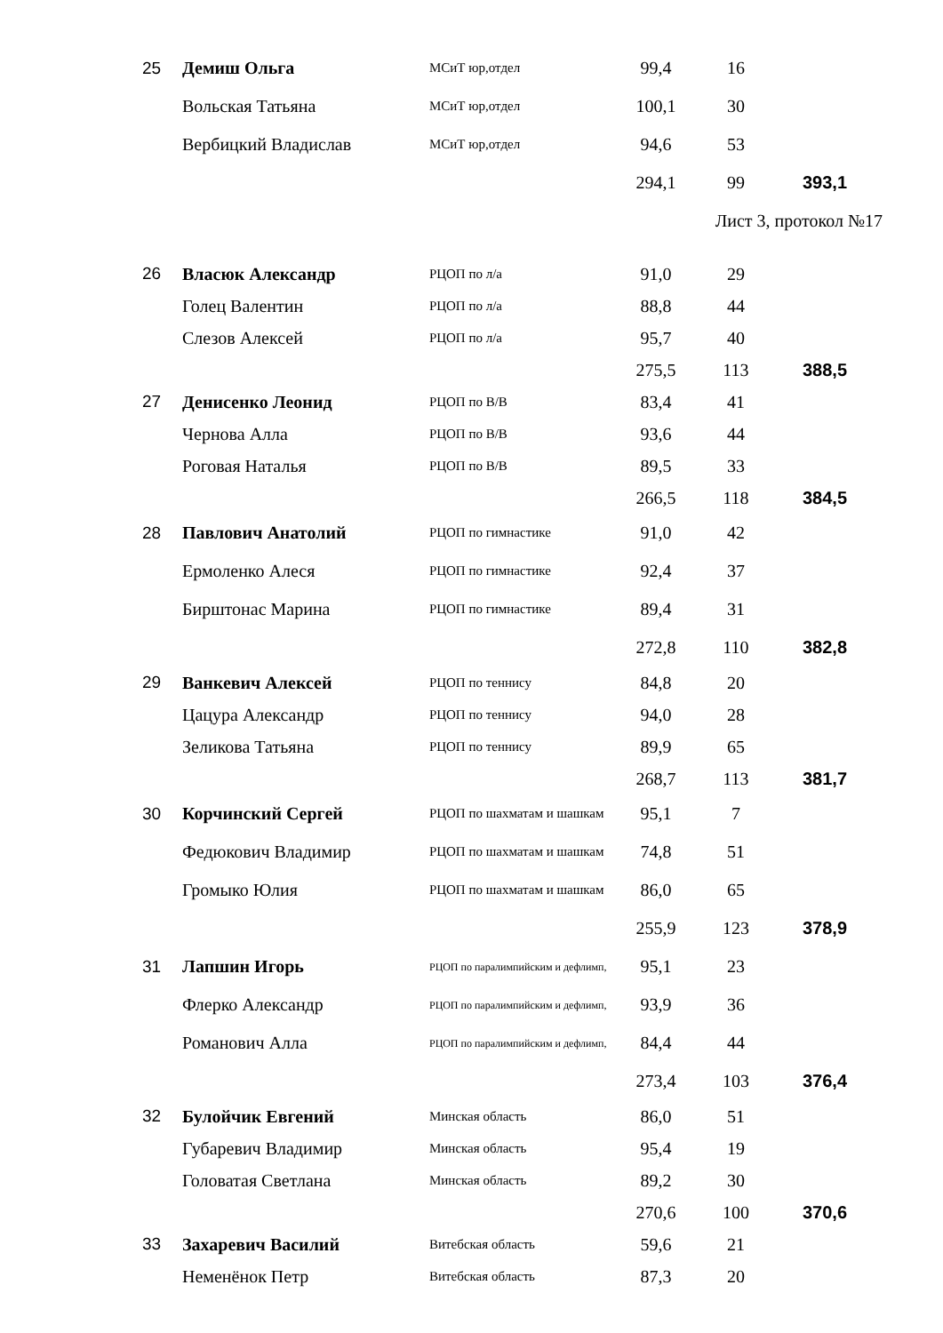| 25 | Демиш Ольга | МСиТ юр,отдел | 99,4 | 16 | |
| | Вольская Татьяна | МСиТ юр,отдел | 100,1 | 30 | |
| | Вербицкий Владислав | МСиТ юр,отдел | 94,6 | 53 | |
| | | | 294,1 | 99 | 393,1 |
| | | | | Лист 3, протокол №17 | |
| 26 | Власюк Александр | РЦОП по л/а | 91,0 | 29 | |
| | Голец Валентин | РЦОП по л/а | 88,8 | 44 | |
| | Слезов Алексей | РЦОП по л/а | 95,7 | 40 | |
| | | | 275,5 | 113 | 388,5 |
| 27 | Денисенко Леонид | РЦОП по В/В | 83,4 | 41 | |
| | Чернова Алла | РЦОП по В/В | 93,6 | 44 | |
| | Роговая Наталья | РЦОП по В/В | 89,5 | 33 | |
| | | | 266,5 | 118 | 384,5 |
| 28 | Павлович Анатолий | РЦОП по гимнастике | 91,0 | 42 | |
| | Ермоленко Алеся | РЦОП по гимнастике | 92,4 | 37 | |
| | Бирштонас Марина | РЦОП по гимнастике | 89,4 | 31 | |
| | | | 272,8 | 110 | 382,8 |
| 29 | Ванкевич Алексей | РЦОП по теннису | 84,8 | 20 | |
| | Цацура Александр | РЦОП по теннису | 94,0 | 28 | |
| | Зеликова Татьяна | РЦОП по теннису | 89,9 | 65 | |
| | | | 268,7 | 113 | 381,7 |
| 30 | Корчинский Сергей | РЦОП по шахматам и шашкам | 95,1 | 7 | |
| | Федюкович Владимир | РЦОП по шахматам и шашкам | 74,8 | 51 | |
| | Громыко Юлия | РЦОП по шахматам и шашкам | 86,0 | 65 | |
| | | | 255,9 | 123 | 378,9 |
| 31 | Лапшин Игорь | РЦОП по паралимпийским и дефлимп, | 95,1 | 23 | |
| | Флерко Александр | РЦОП по паралимпийским и дефлимп, | 93,9 | 36 | |
| | Романович Алла | РЦОП по паралимпийским и дефлимп, | 84,4 | 44 | |
| | | | 273,4 | 103 | 376,4 |
| 32 | Булойчик Евгений | Минская область | 86,0 | 51 | |
| | Губаревич Владимир | Минская область | 95,4 | 19 | |
| | Головатая Светлана | Минская область | 89,2 | 30 | |
| | | | 270,6 | 100 | 370,6 |
| 33 | Захаревич Василий | Витебская область | 59,6 | 21 | |
| | Неменёнок Петр | Витебская область | 87,3 | 20 | |